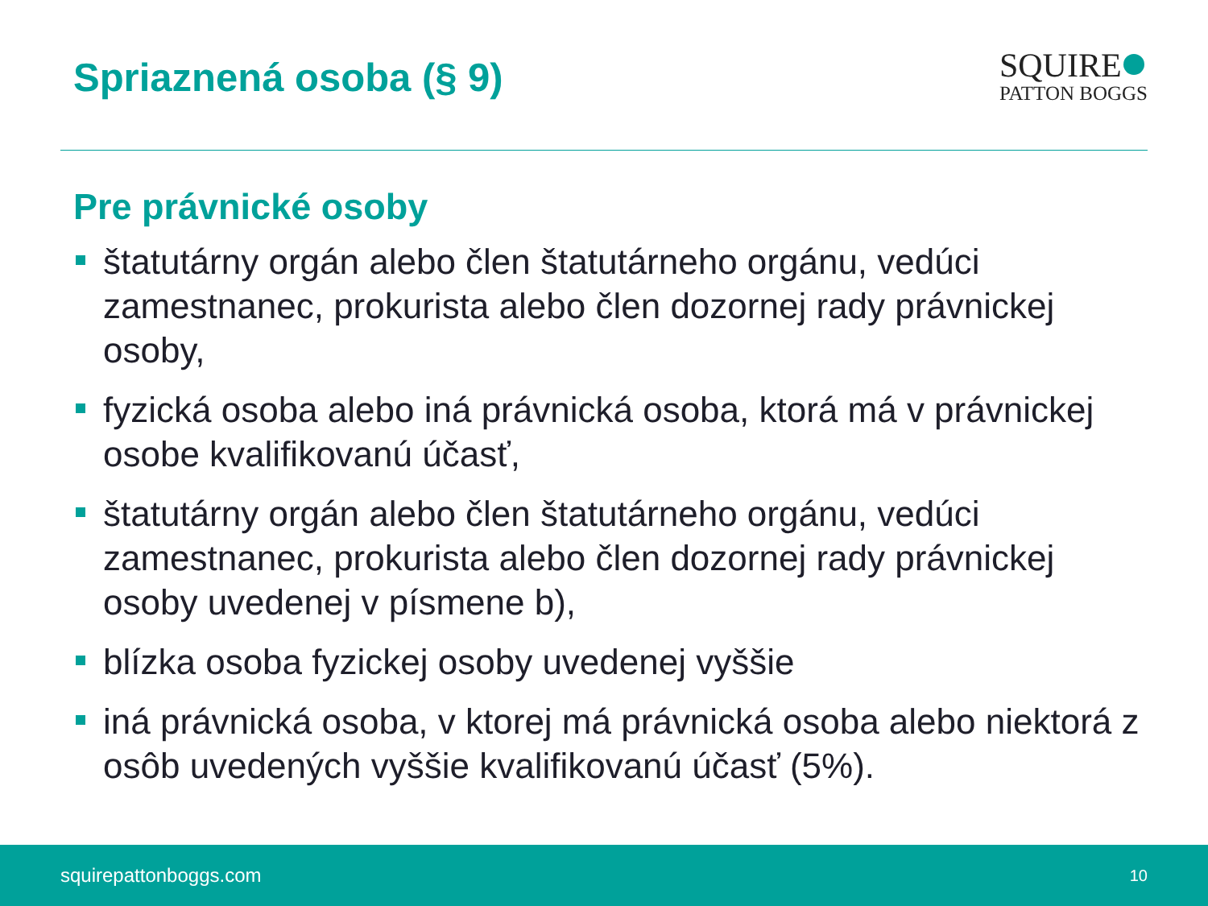Spriaznená osoba (§ 9)
SQUIRE
PATTON BOGGS
Pre právnické osoby
štatutárny orgán alebo člen štatutárneho orgánu, vedúci zamestnanec, prokurista alebo člen dozornej rady právnickej osoby,
fyzická osoba alebo iná právnická osoba, ktorá má v právnickej osobe kvalifikovanú účasť,
štatutárny orgán alebo člen štatutárneho orgánu, vedúci zamestnanec, prokurista alebo člen dozornej rady právnickej osoby uvedenej v písmene b),
blízka osoba fyzickej osoby uvedenej vyššie
iná právnická osoba, v ktorej má právnická osoba alebo niektorá z osôb uvedených vyššie kvalifikovanú účasť (5%).
squirepattonboggs.com 10